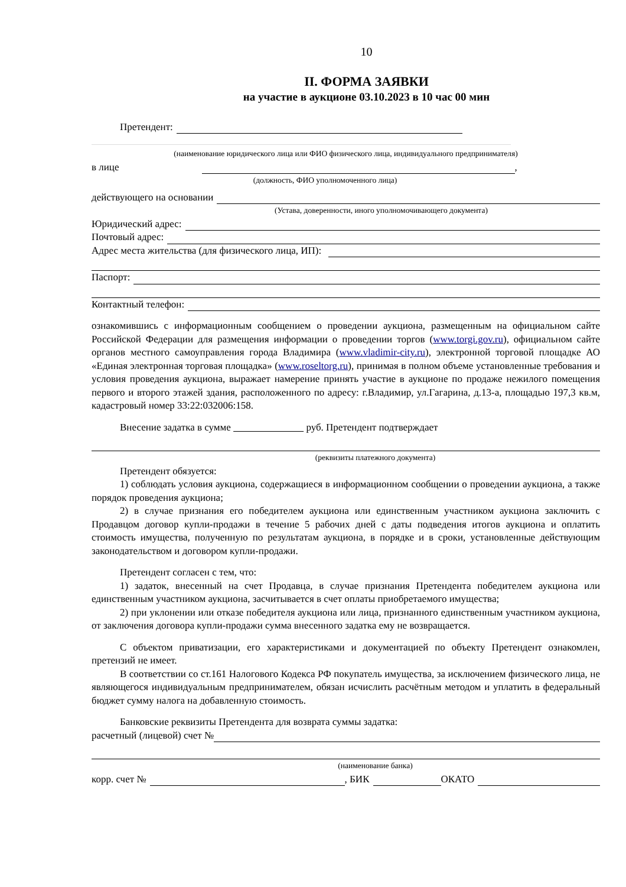10
II. ФОРМА ЗАЯВКИ
на участие в аукционе 03.10.2023 в 10 час 00 мин
Претендент:
(наименование юридического лица или ФИО физического лица, индивидуального предпринимателя)
в лице ,
(должность, ФИО уполномоченного лица)
действующего на основании
(Устава, доверенности, иного уполномочивающего документа)
Юридический адрес:
Почтовый адрес:
Адрес места жительства (для физического лица, ИП):
Паспорт:
Контактный телефон:
ознакомившись с информационным сообщением о проведении аукциона, размещенным на официальном сайте Российской Федерации для размещения информации о проведении торгов (www.torgi.gov.ru), официальном сайте органов местного самоуправления города Владимира (www.vladimir-city.ru), электронной торговой площадке АО «Единая электронная торговая площадка» (www.roseltorg.ru), принимая в полном объеме установленные требования и условия проведения аукциона, выражает намерение принять участие в аукционе по продаже нежилого помещения первого и второго этажей здания, расположенного по адресу: г.Владимир, ул.Гагарина, д.13-а, площадью 197,3 кв.м, кадастровый номер 33:22:032006:158.
Внесение задатка в сумме руб. Претендент подтверждает
(реквизиты платежного документа)
Претендент обязуется:
1) соблюдать условия аукциона, содержащиеся в информационном сообщении о проведении аукциона, а также порядок проведения аукциона;
2) в случае признания его победителем аукциона или единственным участником аукциона заключить с Продавцом договор купли-продажи в течение 5 рабочих дней с даты подведения итогов аукциона и оплатить стоимость имущества, полученную по результатам аукциона, в порядке и в сроки, установленные действующим законодательством и договором купли-продажи.
Претендент согласен с тем, что:
1) задаток, внесенный на счет Продавца, в случае признания Претендента победителем аукциона или единственным участником аукциона, засчитывается в счет оплаты приобретаемого имущества;
2) при уклонении или отказе победителя аукциона или лица, признанного единственным участником аукциона, от заключения договора купли-продажи сумма внесенного задатка ему не возвращается.
С объектом приватизации, его характеристиками и документацией по объекту Претендент ознакомлен, претензий не имеет.
В соответствии со ст.161 Налогового Кодекса РФ покупатель имущества, за исключением физического лица, не являющегося индивидуальным предпринимателем, обязан исчислить расчётным методом и уплатить в федеральный бюджет сумму налога на добавленную стоимость.
Банковские реквизиты Претендента для возврата суммы задатка:
расчетный (лицевой) счет №
(наименование банка)
корр. счет № , БИК ОКАТО